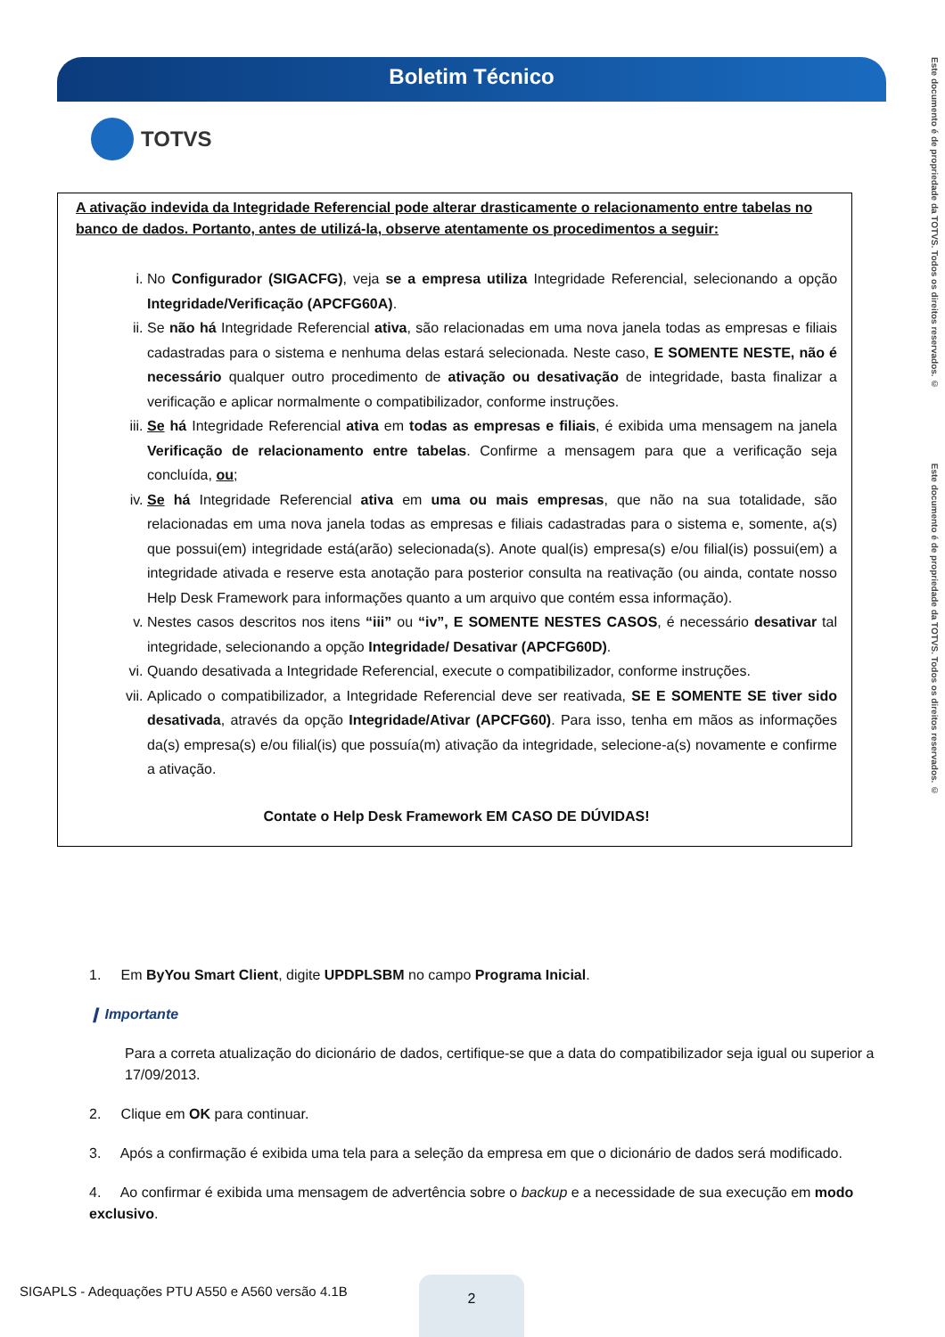Boletim Técnico
TOTVS
Este documento é de propriedade da TOTVS. Todos os direitos reservados. © Este documento é de propriedade da TOTVS. Todos os direitos reservados. ©
A ativação indevida da Integridade Referencial pode alterar drasticamente o relacionamento entre tabelas no banco de dados. Portanto, antes de utilizá-la, observe atentamente os procedimentos a seguir:
i. No Configurador (SIGACFG), veja se a empresa utiliza Integridade Referencial, selecionando a opção Integridade/Verificação (APCFG60A).
ii. Se não há Integridade Referencial ativa, são relacionadas em uma nova janela todas as empresas e filiais cadastradas para o sistema e nenhuma delas estará selecionada. Neste caso, E SOMENTE NESTE, não é necessário qualquer outro procedimento de ativação ou desativação de integridade, basta finalizar a verificação e aplicar normalmente o compatibilizador, conforme instruções.
iii. Se há Integridade Referencial ativa em todas as empresas e filiais, é exibida uma mensagem na janela Verificação de relacionamento entre tabelas. Confirme a mensagem para que a verificação seja concluída, ou;
iv. Se há Integridade Referencial ativa em uma ou mais empresas, que não na sua totalidade, são relacionadas em uma nova janela todas as empresas e filiais cadastradas para o sistema e, somente, a(s) que possui(em) integridade está(arão) selecionada(s). Anote qual(is) empresa(s) e/ou filial(is) possui(em) a integridade ativada e reserve esta anotação para posterior consulta na reativação (ou ainda, contate nosso Help Desk Framework para informações quanto a um arquivo que contém essa informação).
v. Nestes casos descritos nos itens “iii” ou “iv”, E SOMENTE NESTES CASOS, é necessário desativar tal integridade, selecionando a opção Integridade/ Desativar (APCFG60D).
vi. Quando desativada a Integridade Referencial, execute o compatibilizador, conforme instruções.
vii. Aplicado o compatibilizador, a Integridade Referencial deve ser reativada, SE E SOMENTE SE tiver sido desativada, através da opção Integridade/Ativar (APCFG60). Para isso, tenha em mãos as informações da(s) empresa(s) e/ou filial(is) que possuía(m) ativação da integridade, selecione-a(s) novamente e confirme a ativação.
Contate o Help Desk Framework EM CASO DE DÚVIDAS!
1. Em ByYou Smart Client, digite UPDPLSBM no campo Programa Inicial.
❙ Importante
Para a correta atualização do dicionário de dados, certifique-se que a data do compatibilizador seja igual ou superior a 17/09/2013.
2. Clique em OK para continuar.
3. Após a confirmação é exibida uma tela para a seleção da empresa em que o dicionário de dados será modificado.
4. Ao confirmar é exibida uma mensagem de advertência sobre o backup e a necessidade de sua execução em modo exclusivo.
SIGAPLS - Adequações PTU A550 e A560 versão 4.1B
2